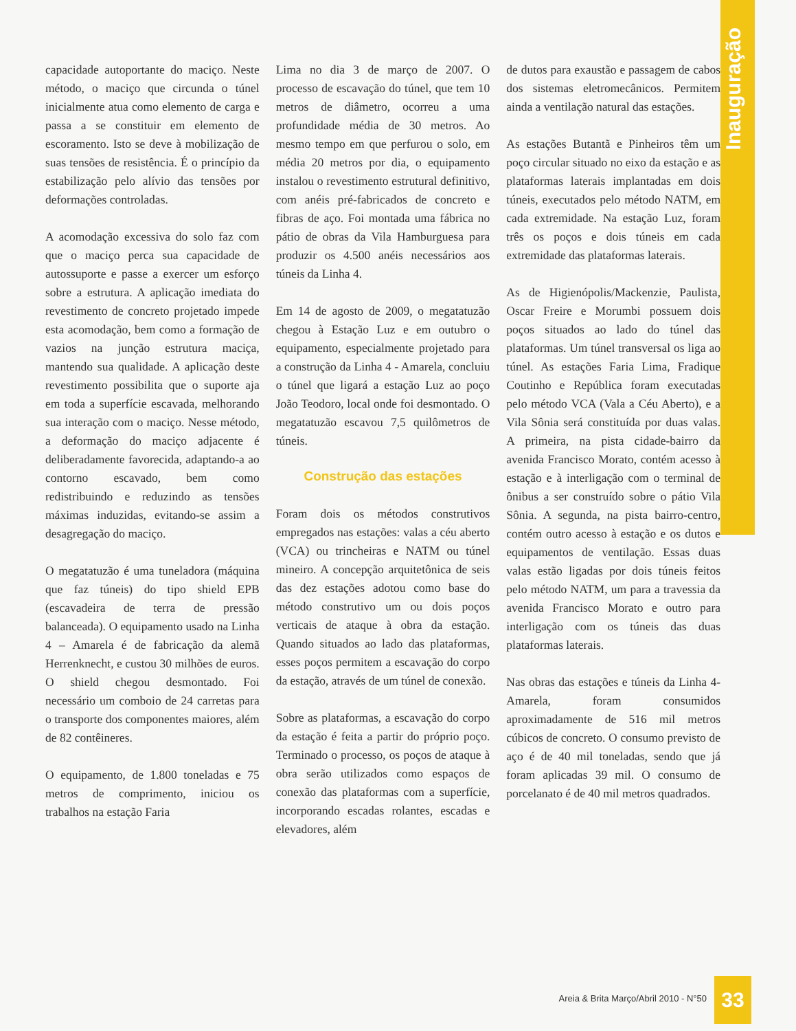Inauguração
capacidade autoportante do maciço. Neste método, o maciço que circunda o túnel inicialmente atua como elemento de carga e passa a se constituir em elemento de escoramento. Isto se deve à mobilização de suas tensões de resistência. É o princípio da estabilização pelo alívio das tensões por deformações controladas.
A acomodação excessiva do solo faz com que o maciço perca sua capacidade de autossuporte e passe a exercer um esforço sobre a estrutura. A aplicação imediata do revestimento de concreto projetado impede esta acomodação, bem como a formação de vazios na junção estrutura maciça, mantendo sua qualidade. A aplicação deste revestimento possibilita que o suporte aja em toda a superfície escavada, melhorando sua interação com o maciço. Nesse método, a deformação do maciço adjacente é deliberadamente favorecida, adaptando-a ao contorno escavado, bem como redistribuindo e reduzindo as tensões máximas induzidas, evitando-se assim a desagregação do maciço.
O megatatuzão é uma tuneladora (máquina que faz túneis) do tipo shield EPB (escavadeira de terra de pressão balanceada). O equipamento usado na Linha 4 – Amarela é de fabricação da alemã Herrenknecht, e custou 30 milhões de euros. O shield chegou desmontado. Foi necessário um comboio de 24 carretas para o transporte dos componentes maiores, além de 82 contêineres.
O equipamento, de 1.800 toneladas e 75 metros de comprimento, iniciou os trabalhos na estação Faria
Lima no dia 3 de março de 2007. O processo de escavação do túnel, que tem 10 metros de diâmetro, ocorreu a uma profundidade média de 30 metros. Ao mesmo tempo em que perfurou o solo, em média 20 metros por dia, o equipamento instalou o revestimento estrutural definitivo, com anéis pré-fabricados de concreto e fibras de aço. Foi montada uma fábrica no pátio de obras da Vila Hamburguesa para produzir os 4.500 anéis necessários aos túneis da Linha 4.
Em 14 de agosto de 2009, o megatatuzão chegou à Estação Luz e em outubro o equipamento, especialmente projetado para a construção da Linha 4 - Amarela, concluiu o túnel que ligará a estação Luz ao poço João Teodoro, local onde foi desmontado. O megatatuzão escavou 7,5 quilômetros de túneis.
Construção das estações
Foram dois os métodos construtivos empregados nas estações: valas a céu aberto (VCA) ou trincheiras e NATM ou túnel mineiro. A concepção arquitetônica de seis das dez estações adotou como base do método construtivo um ou dois poços verticais de ataque à obra da estação. Quando situados ao lado das plataformas, esses poços permitem a escavação do corpo da estação, através de um túnel de conexão.
Sobre as plataformas, a escavação do corpo da estação é feita a partir do próprio poço. Terminado o processo, os poços de ataque à obra serão utilizados como espaços de conexão das plataformas com a superfície, incorporando escadas rolantes, escadas e elevadores, além
de dutos para exaustão e passagem de cabos dos sistemas eletromecânicos. Permitem ainda a ventilação natural das estações.
As estações Butantã e Pinheiros têm um poço circular situado no eixo da estação e as plataformas laterais implantadas em dois túneis, executados pelo método NATM, em cada extremidade. Na estação Luz, foram três os poços e dois túneis em cada extremidade das plataformas laterais.
As de Higienópolis/Mackenzie, Paulista, Oscar Freire e Morumbi possuem dois poços situados ao lado do túnel das plataformas. Um túnel transversal os liga ao túnel. As estações Faria Lima, Fradique Coutinho e República foram executadas pelo método VCA (Vala a Céu Aberto), e a Vila Sônia será constituída por duas valas. A primeira, na pista cidade-bairro da avenida Francisco Morato, contém acesso à estação e à interligação com o terminal de ônibus a ser construído sobre o pátio Vila Sônia. A segunda, na pista bairro-centro, contém outro acesso à estação e os dutos e equipamentos de ventilação. Essas duas valas estão ligadas por dois túneis feitos pelo método NATM, um para a travessia da avenida Francisco Morato e outro para interligação com os túneis das duas plataformas laterais.
Nas obras das estações e túneis da Linha 4-Amarela, foram consumidos aproximadamente de 516 mil metros cúbicos de concreto. O consumo previsto de aço é de 40 mil toneladas, sendo que já foram aplicadas 39 mil. O consumo de porcelanato é de 40 mil metros quadrados.
Areia & Brita Março/Abril 2010 - N°50
33